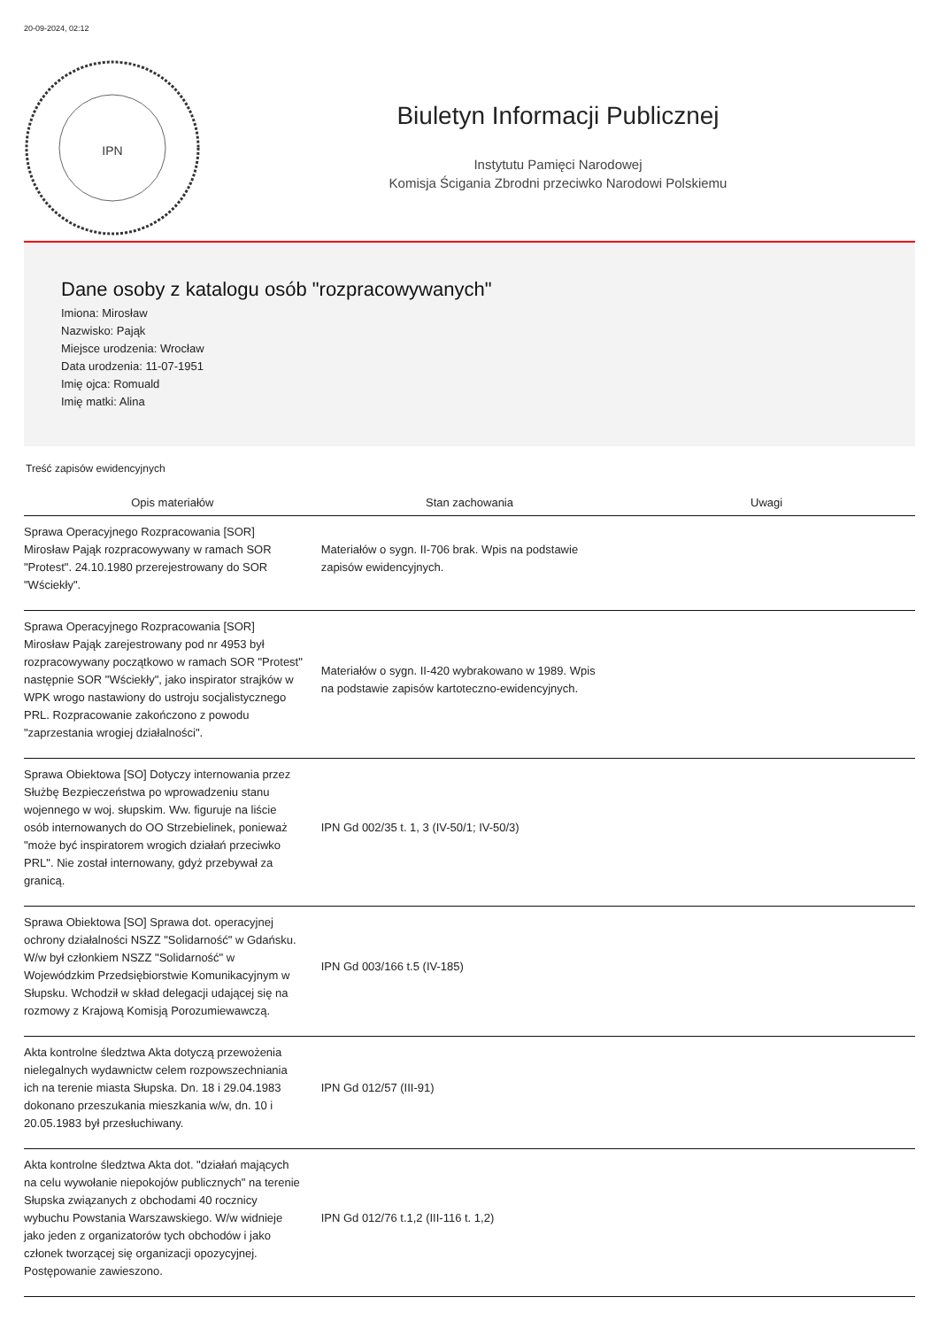20-09-2024, 02:12
IPN
Biuletyn Informacji Publicznej
Instytutu Pamięci Narodowej
Komisja Ścigania Zbrodni przeciwko Narodowi Polskiemu
Dane osoby z katalogu osób "rozpracowywanych"
Imiona: Mirosław
Nazwisko: Pająk
Miejsce urodzenia: Wrocław
Data urodzenia: 11-07-1951
Imię ojca: Romuald
Imię matki: Alina
Treść zapisów ewidencyjnych
| Opis materiałów | Stan zachowania | Uwagi |
| --- | --- | --- |
| Sprawa Operacyjnego Rozpracowania [SOR] Mirosław Pająk rozpracowywany w ramach SOR "Protest". 24.10.1980 przerejestrowany do SOR "Wściekły". | Materiałów o sygn. II-706 brak. Wpis na podstawie zapisów ewidencyjnych. | |
| Sprawa Operacyjnego Rozpracowania [SOR] Mirosław Pająk zarejestrowany pod nr 4953 był rozpracowywany początkowo w ramach SOR "Protest" następnie SOR "Wściekły", jako inspirator strajków w WPK wrogo nastawiony do ustroju socjalistycznego PRL. Rozpracowanie zakończono z powodu "zaprzestania wrogiej działalności". | Materiałów o sygn. II-420 wybrakowano w 1989. Wpis na podstawie zapisów kartoteczno-ewidencyjnych. | |
| Sprawa Obiektowa [SO] Dotyczy internowania przez Służbę Bezpieczeństwa po wprowadzeniu stanu wojennego w woj. słupskim. Ww. figuruje na liście osób internowanych do OO Strzebielinek, ponieważ "może być inspiratorem wrogich działań przeciwko PRL". Nie został internowany, gdyż przebywał za granicą. | IPN Gd 002/35 t. 1, 3 (IV-50/1; IV-50/3) | |
| Sprawa Obiektowa [SO] Sprawa dot. operacyjnej ochrony działalności NSZZ "Solidarność" w Gdańsku. W/w był członkiem NSZZ "Solidarność" w Wojewódzkim Przedsiębiorstwie Komunikacyjnym w Słupsku. Wchodził w skład delegacji udającej się na rozmowy z Krajową Komisją Porozumiewawczą. | IPN Gd 003/166 t.5 (IV-185) | |
| Akta kontrolne śledztwa Akta dotyczą przewożenia nielegalnych wydawnictw celem rozpowszechniania ich na terenie miasta Słupska. Dn. 18 i 29.04.1983 dokonano przeszukania mieszkania w/w, dn. 10 i 20.05.1983 był przesłuchiwany. | IPN Gd 012/57 (III-91) | |
| Akta kontrolne śledztwa Akta dot. "działań mających na celu wywołanie niepokojów publicznych" na terenie Słupska związanych z obchodami 40 rocznicy wybuchu Powstania Warszawskiego. W/w widnieje jako jeden z organizatorów tych obchodów i jako członek tworzącej się organizacji opozycyjnej. Postępowanie zawieszono. | IPN Gd 012/76 t.1,2 (III-116 t. 1,2) | |